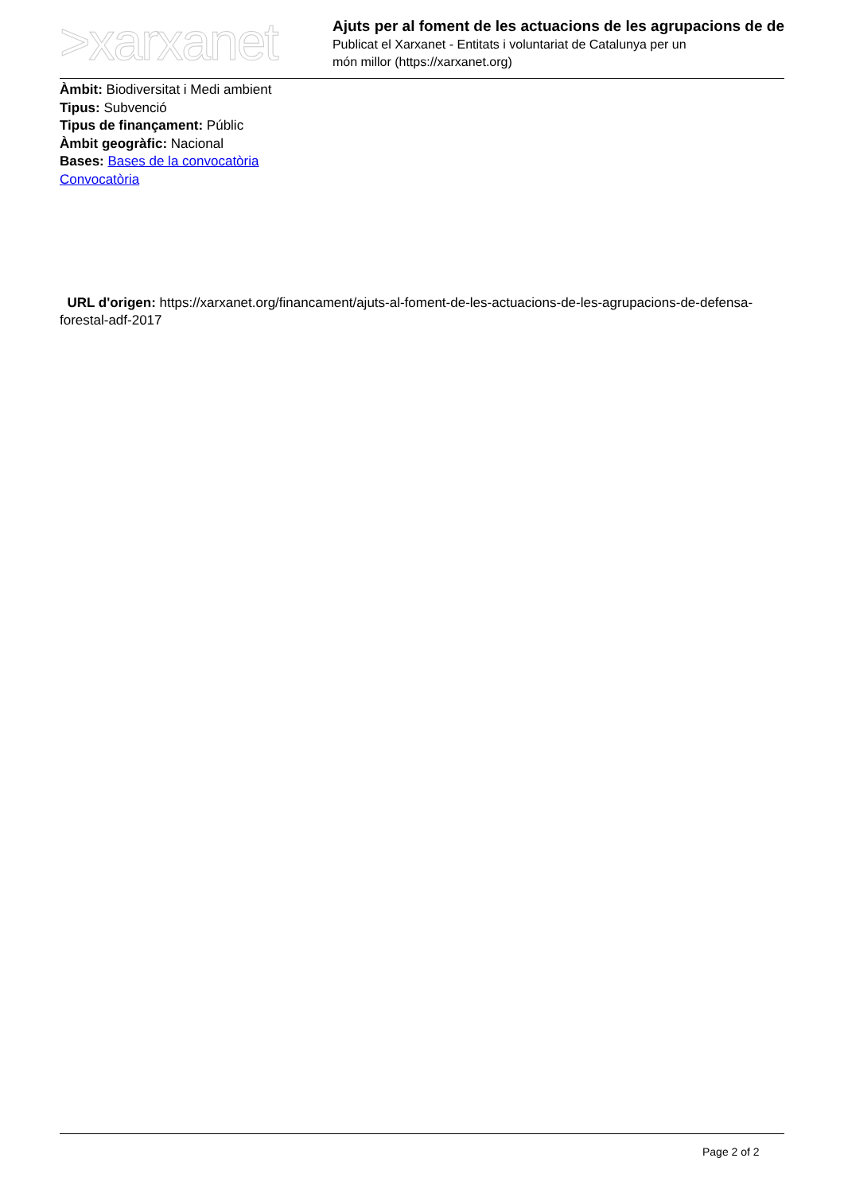>xarxanet
Ajuts per al foment de les actuacions de les agrupacions de de
Publicat el Xarxanet - Entitats i voluntariat de Catalunya per un
món millor (https://xarxanet.org)
Àmbit: Biodiversitat i Medi ambient
Tipus: Subvenció
Tipus de finançament: Públic
Àmbit geogràfic: Nacional
Bases: Bases de la convocatòria
Convocatòria
URL d'origen: https://xarxanet.org/financament/ajuts-al-foment-de-les-actuacions-de-les-agrupacions-de-defensa-forestal-adf-2017
Page 2 of 2